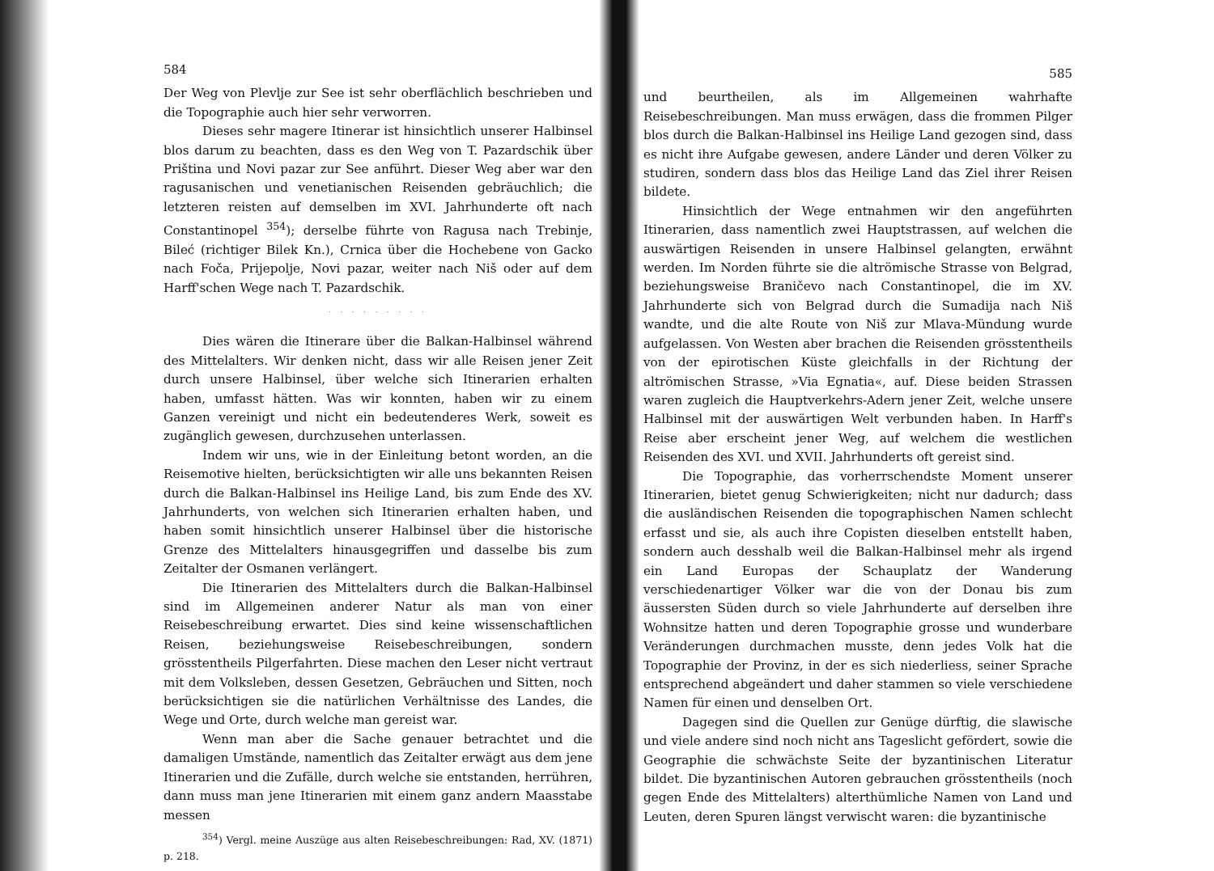584
Der Weg von Plevlje zur See ist sehr oberflächlich beschrieben und die Topographie auch hier sehr verworren.
Dieses sehr magere Itinerar ist hinsichtlich unserer Halbinsel blos darum zu beachten, dass es den Weg von T. Pazardschik über Priština und Novi pazar zur See anführt. Dieser Weg aber war den ragusanischen und venetianischen Reisenden gebräuchlich; die letzteren reisten auf demselben im XVI. Jahrhunderte oft nach Constantinopel <sup>354</sup>); derselbe führte von Ragusa nach Trebinje, Bileć (richtiger Bilek Kn.), Crnica über die Hochebene von Gacko nach Foča, Prijepolje, Novi pazar, weiter nach Niš oder auf dem Harff'schen Wege nach T. Pazardschik.
· · · · · · · · ·
Dies wären die Itinerare über die Balkan-Halbinsel während des Mittelalters. Wir denken nicht, dass wir alle Reisen jener Zeit durch unsere Halbinsel, über welche sich Itinerarien erhalten haben, umfasst hätten. Was wir konnten, haben wir zu einem Ganzen vereinigt und nicht ein bedeutenderes Werk, soweit es zugänglich gewesen, durchzusehen unterlassen.
Indem wir uns, wie in der Einleitung betont worden, an die Reisemotive hielten, berücksichtigten wir alle uns bekannten Reisen durch die Balkan-Halbinsel ins Heilige Land, bis zum Ende des XV. Jahrhunderts, von welchen sich Itinerarien erhalten haben, und haben somit hinsichtlich unserer Halbinsel über die historische Grenze des Mittelalters hinausgegriffen und dasselbe bis zum Zeitalter der Osmanen verlängert.
Die Itinerarien des Mittelalters durch die Balkan-Halbinsel sind im Allgemeinen anderer Natur als man von einer Reisebeschreibung erwartet. Dies sind keine wissenschaftlichen Reisen, beziehungsweise Reisebeschreibungen, sondern grösstentheils Pilgerfahrten. Diese machen den Leser nicht vertraut mit dem Volksleben, dessen Gesetzen, Gebräuchen und Sitten, noch berücksichtigen sie die natürlichen Verhältnisse des Landes, die Wege und Orte, durch welche man gereist war.
Wenn man aber die Sache genauer betrachtet und die damaligen Umstände, namentlich das Zeitalter erwägt aus dem jene Itinerarien und die Zufälle, durch welche sie entstanden, herrühren, dann muss man jene Itinerarien mit einem ganz andern Maasstabe messen
<sup>354</sup>) Vergl. meine Auszüge aus alten Reisebeschreibungen: Rad, XV. (1871) p. 218.
585
und beurtheilen, als im Allgemeinen wahrhafte Reisebeschreibungen. Man muss erwägen, dass die frommen Pilger blos durch die Balkan-Halbinsel ins Heilige Land gezogen sind, dass es nicht ihre Aufgabe gewesen, andere Länder und deren Völker zu studiren, sondern dass blos das Heilige Land das Ziel ihrer Reisen bildete.
Hinsichtlich der Wege entnahmen wir den angeführten Itinerarien, dass namentlich zwei Hauptstrassen, auf welchen die auswärtigen Reisenden in unsere Halbinsel gelangten, erwähnt werden. Im Norden führte sie die altrömische Strasse von Belgrad, beziehungsweise Braničevo nach Constantinopel, die im XV. Jahrhunderte sich von Belgrad durch die Sumadija nach Niš wandte, und die alte Route von Niš zur Mlava-Mündung wurde aufgelassen. Von Westen aber brachen die Reisenden grösstentheils von der epirotischen Küste gleichfalls in der Richtung der altrömischen Strasse, »Via Egnatia«, auf. Diese beiden Strassen waren zugleich die Hauptverkehrs-Adern jener Zeit, welche unsere Halbinsel mit der auswärtigen Welt verbunden haben. In Harff's Reise aber erscheint jener Weg, auf welchem die westlichen Reisenden des XVI. und XVII. Jahrhunderts oft gereist sind.
Die Topographie, das vorherrschendste Moment unserer Itinerarien, bietet genug Schwierigkeiten; nicht nur dadurch; dass die ausländischen Reisenden die topographischen Namen schlecht erfasst und sie, als auch ihre Copisten dieselben entstellt haben, sondern auch desshalb weil die Balkan-Halbinsel mehr als irgend ein Land Europas der Schauplatz der Wanderung verschiedenartiger Völker war die von der Donau bis zum äussersten Süden durch so viele Jahrhunderte auf derselben ihre Wohnsitze hatten und deren Topographie grosse und wunderbare Veränderungen durchmachen musste, denn jedes Volk hat die Topographie der Provinz, in der es sich niederliess, seiner Sprache entsprechend abgeändert und daher stammen so viele verschiedene Namen für einen und denselben Ort.
Dagegen sind die Quellen zur Genüge dürftig, die slawische und viele andere sind noch nicht ans Tageslicht gefördert, sowie die Geographie die schwächste Seite der byzantinischen Literatur bildet. Die byzantinischen Autoren gebrauchen grösstentheils (noch gegen Ende des Mittelalters) alterthümliche Namen von Land und Leuten, deren Spuren längst verwischt waren: die byzantinische